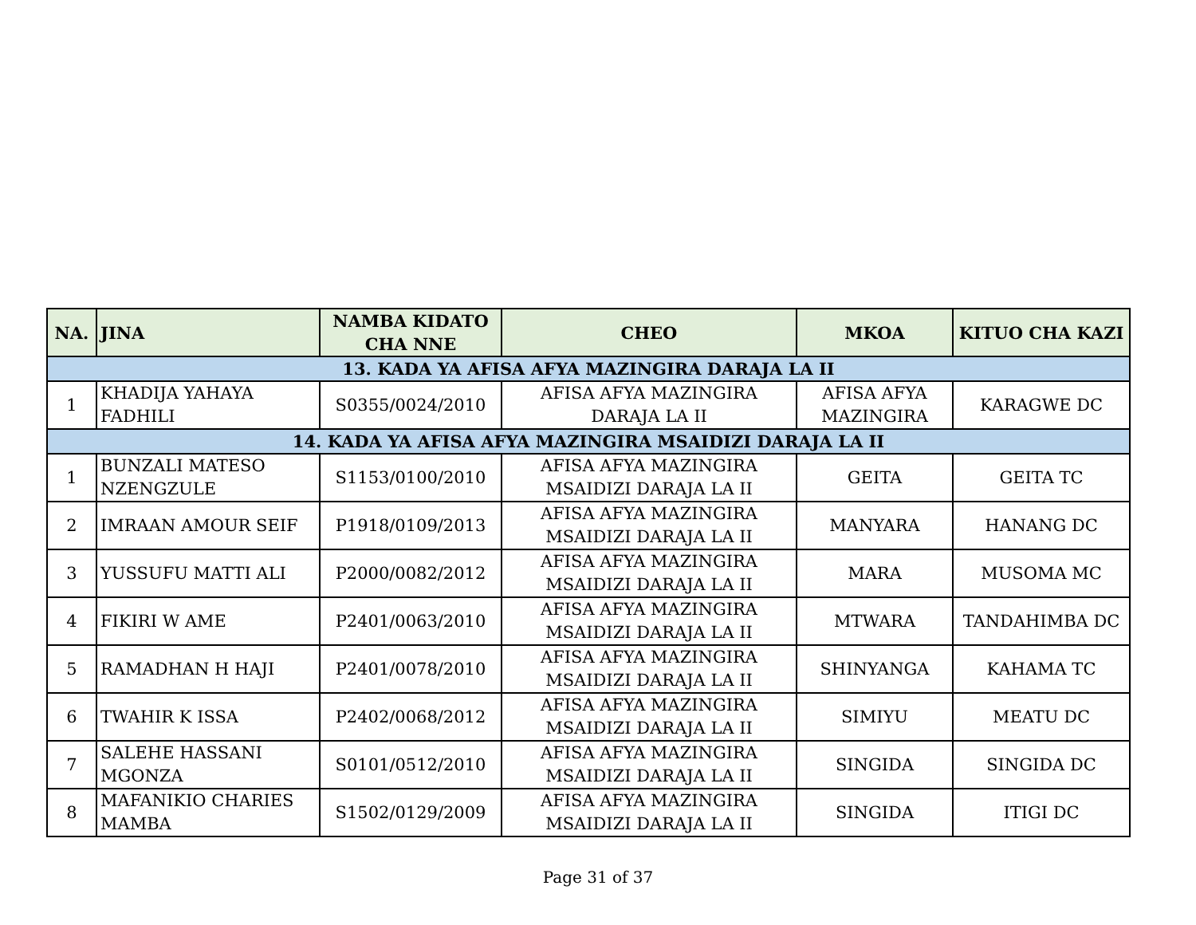| NA. | JINA | NAMBA KIDATO CHA NNE | CHEO | MKOA | KITUO CHA KAZI |
| --- | --- | --- | --- | --- | --- |
| 13. KADA YA AFISA AFYA MAZINGIRA DARAJA LA II | | | | | |
| 1 | KHADIJA YAHAYA FADHILI | S0355/0024/2010 | AFISA AFYA MAZINGIRA DARAJA LA II | AFISA AFYA MAZINGIRA | KARAGWE DC |
| 14. KADA YA AFISA AFYA MAZINGIRA MSAIDIZI DARAJA LA II | | | | | |
| 1 | BUNZALI MATESO NZENGZULE | S1153/0100/2010 | AFISA AFYA MAZINGIRA MSAIDIZI DARAJA LA II | GEITA | GEITA TC |
| 2 | IMRAAN AMOUR SEIF | P1918/0109/2013 | AFISA AFYA MAZINGIRA MSAIDIZI DARAJA LA II | MANYARA | HANANG DC |
| 3 | YUSSUFU MATTI ALI | P2000/0082/2012 | AFISA AFYA MAZINGIRA MSAIDIZI DARAJA LA II | MARA | MUSOMA MC |
| 4 | FIKIRI W AME | P2401/0063/2010 | AFISA AFYA MAZINGIRA MSAIDIZI DARAJA LA II | MTWARA | TANDAHIMBA DC |
| 5 | RAMADHAN H HAJI | P2401/0078/2010 | AFISA AFYA MAZINGIRA MSAIDIZI DARAJA LA II | SHINYANGA | KAHAMA TC |
| 6 | TWAHIR K ISSA | P2402/0068/2012 | AFISA AFYA MAZINGIRA MSAIDIZI DARAJA LA II | SIMIYU | MEATU DC |
| 7 | SALEHE HASSANI MGONZA | S0101/0512/2010 | AFISA AFYA MAZINGIRA MSAIDIZI DARAJA LA II | SINGIDA | SINGIDA DC |
| 8 | MAFANIKIO CHARIES MAMBA | S1502/0129/2009 | AFISA AFYA MAZINGIRA MSAIDIZI DARAJA LA II | SINGIDA | ITIGI DC |
Page 31 of 37